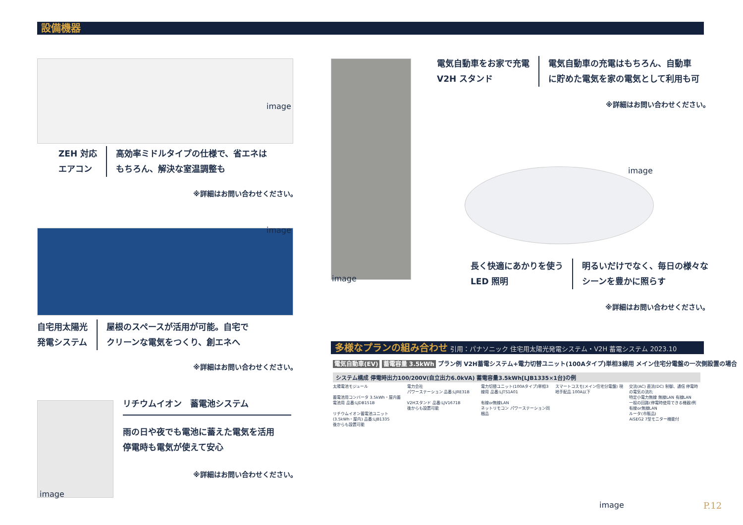設備機器
image
ZEH 対応
エアコン
高効率ミドルタイプの仕様で、省エネは
もちろん、解決な室温調整も
※詳細はお問い合わせください。
image
自宅用太陽光
発電システム
屋根のスペースが活用が可能。自宅で
クリーンな電気をつくり、創エネへ
※詳細はお問い合わせください。
image
リチウムイオン　蓄電池システム
雨の日や夜でも電池に蓄えた電気を活用
停電時も電気が使えて安心
※詳細はお問い合わせください。
image
電気自動車をお家で充電
V2H スタンド
電気自動車の充電はもちろん、自動車
に貯めた電気を家の電気として利用も可
※詳細はお問い合わせください。
image
長く快適にあかりを使う
LED 照明
明るいだけでなく、毎日の様々な
シーンを豊かに照らす
※詳細はお問い合わせください。
多様なプランの組み合わせ 引用：パナソニック 住宅用太陽光発電システム・V2H 蓄電システム 2023.10
電気自動車(EV) 蓄電容量 3.5kWh プラン例 V2H蓄電システム+電力切替ユニット(100Aタイプ)単相3線用 メイン住宅分電盤の一次側設置の場合
システム構成 停電時出力100/200V(自立出力6.0kVA) 蓄電容量3.5kWh[LJB1335×1台]の例
太陽電池モジュール
蓄電池用コンバータ 3.5kWh・屋内蓄電池用 品番:LJDB151B
リチウムイオン蓄電池ユニット(3.5kWh・屋内) 品番:LJB1335
後からも設置可能
電力会社
パワーステーション 品番:LJRE31B
V2Hスタンド 品番:LJV1671B
後からも設置可能
電力切替ユニット(100Aタイプ)単相3線用 品番:LJTS1A01
有線or無線LAN
ネットリモコン パワーステーション同梱品
スマートコスモ(メイン住宅分電盤) 現地手配品 100A以下
交流(AC) 直流(DC) 制御、通信 停電時の電気の流れ
特定小電力無線 無線LAN 有線LAN
一般の回路(停電時使用できる機器)例
有線or無線LAN
ルータ(市販品)
AiSEG2 7型モニター機能付
image P.12